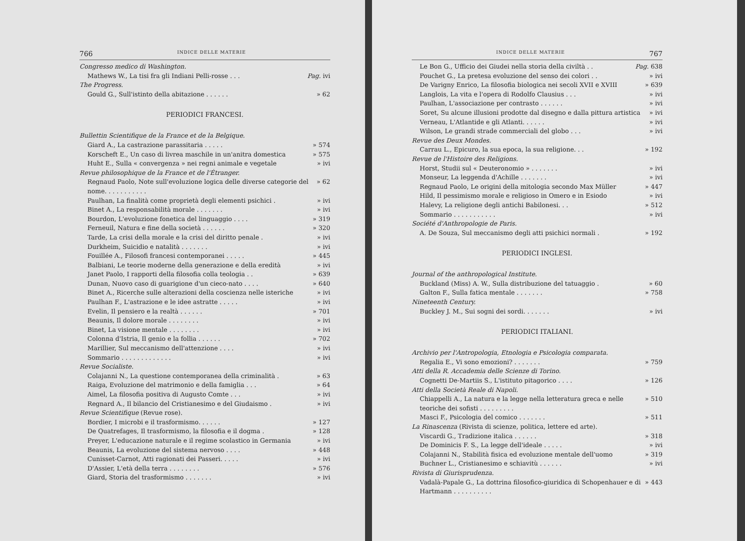766 INDICE DELLE MATERIE
Congresso medico di Washington.
Mathews W., La tisi fra gli Indiani Pelli-rosse . . . Pag. ivi
The Progress.
Gould G., Sull'istinto della abitazione . . . . . . » 62
PERIODICI FRANCESI.
Bullettin Scientifique de la France et de la Belgique.
Giard A., La castrazione parassitaria . . . . . » 574
Korscheft E., Un caso di livrea maschile in un'anitra domestica » 575
Huht E., Sulla « convergenza » nei regni animale e vegetale » ivi
Revue philosophique de la France et de l'Étranger.
Regnaud Paolo, Note sull'evoluzione logica delle diverse categorie del nome. . . . . . . . . . . » 62
Paulhan, La finalità come proprietà degli elementi psichici . » ivi
Binet A., La responsabilità morale . . . . . . . » ivi
Bourdon, L'evoluzione fonetica del linguaggio . . . . » 319
Ferneuil, Natura e fine della società . . . . . . » 320
Tarde, La crisi della morale e la crisi del diritto penale . » ivi
Durkheim, Suicidio e natalità . . . . . . . » ivi
Fouillée A., Filosofi francesi contemporanei . . . . . » 445
Balbiani, Le teorie moderne della generazione e della eredità » ivi
Janet Paolo, I rapporti della filosofia colla teologia . . » 639
Dunan, Nuovo caso di guarigione d'un cieco-nato . . . . » 640
Binet A., Ricerche sulle alterazioni della coscienza nelle isteriche » ivi
Paulhan F., L'astrazione e le idee astratte . . . . . » ivi
Evelin, Il pensiero e la realtà . . . . . . » 701
Beaunis, Il dolore morale . . . . . . . . » ivi
Binet, La visione mentale . . . . . . . . » ivi
Colonna d'Istria, Il genio e la follia . . . . . . » 702
Marillier, Sul meccanismo dell'attenzione . . . . » ivi
Sommario . . . . . . . . . . . . . » ivi
Revue Socialiste.
Colajanni N., La questione contemporanea della criminalità . » 63
Raiga, Evoluzione del matrimonio e della famiglia . . . » 64
Aimel, La filosofia positiva di Augusto Comte . . . » ivi
Regnard A., Il bilancio del Cristianesimo e del Giudaismo . » ivi
Revue Scientifique (Revue rose).
Bordier, I microbi e il trasformismo. . . . . . » 127
De Quatrefages, Il trasformismo, la filosofia e il dogma . » 128
Preyer, L'educazione naturale e il regime scolastico in Germania » ivi
Beaunis, La evoluzione del sistema nervoso . . . . » 448
Cunisset-Carnot, Atti ragionati dei Passeri. . . . . » ivi
D'Assier, L'età della terra . . . . . . . . » 576
Giard, Storia del trasformismo . . . . . . . » ivi
INDICE DELLE MATERIE 767
Le Bon G., Ufficio dei Giudei nella storia della civiltà . . Pag. 638
Pouchet G., La pretesa evoluzione del senso dei colori . . » ivi
De Varigny Enrico, La filosofia biologica nei secoli XVII e XVIII » 639
Langlois, La vita e l'opera di Rodolfo Clausius . . . » ivi
Paulhan, L'associazione per contrasto . . . . . . » ivi
Soret, Su alcune illusioni prodotte dal disegno e dalla pittura artistica » ivi
Verneau, L'Atlantide e gli Atlanti. . . . . . » ivi
Wilson, Le grandi strade commerciali del globo . . . » ivi
Revue des Deux Mondes.
Carrau L., Epicuro, la sua epoca, la sua religione. . . » 192
Revue de l'Histoire des Religions.
Horst, Studii sul « Deuteronomio » . . . . . . . » ivi
Monseur, La leggenda d'Achille . . . . . . . » ivi
Regnaud Paolo, Le origini della mitologia secondo Max Müller » 447
Hild, Il pessimismo morale e religioso in Omero e in Esiodo » ivi
Halevy, La religione degli antichi Babilonesi. . . » 512
Sommario . . . . . . . . . . . » ivi
Société d'Anthropologie de Paris.
A. De Souza, Sul meccanismo degli atti psichici normali . » 192
PERIODICI INGLESI.
Journal of the anthropological Institute.
Buckland (Miss) A. W., Sulla distribuzione del tatuaggio . » 60
Galton F., Sulla fatica mentale . . . . . . . » 758
Nineteenth Century.
Buckley J. M., Sui sogni dei sordi. . . . . . . » ivi
PERIODICI ITALIANI.
Archivio per l'Antropologia, Etnologia e Psicologia comparata.
Regalia E., Vi sono emozioni? . . . . . . . » 759
Atti della R. Accademia delle Scienze di Torino.
Cognetti De-Martiis S., L'istituto pitagorico . . . . » 126
Atti della Società Reale di Napoli.
Chiappelli A., La natura e la legge nella letteratura greca e nelle teoriche dei sofisti . . . . . . . . . » 510
Masci F., Psicologia del comico . . . . . . . » 511
La Rinascenza (Rivista di scienze, politica, lettere ed arte).
Viscardi G., Tradizione italica . . . . . . » 318
De Dominicis F. S., La legge dell'ideale . . . . . » ivi
Colajanni N., Stabilità fisica ed evoluzione mentale dell'uomo » 319
Buchner L., Cristianesimo e schiavitù . . . . . . » ivi
Rivista di Giurisprudenza.
Vadalà-Papale G., La dottrina filosofico-giuridica di Schopenhauer e di Hartmann . . . . . . . . . . » 443